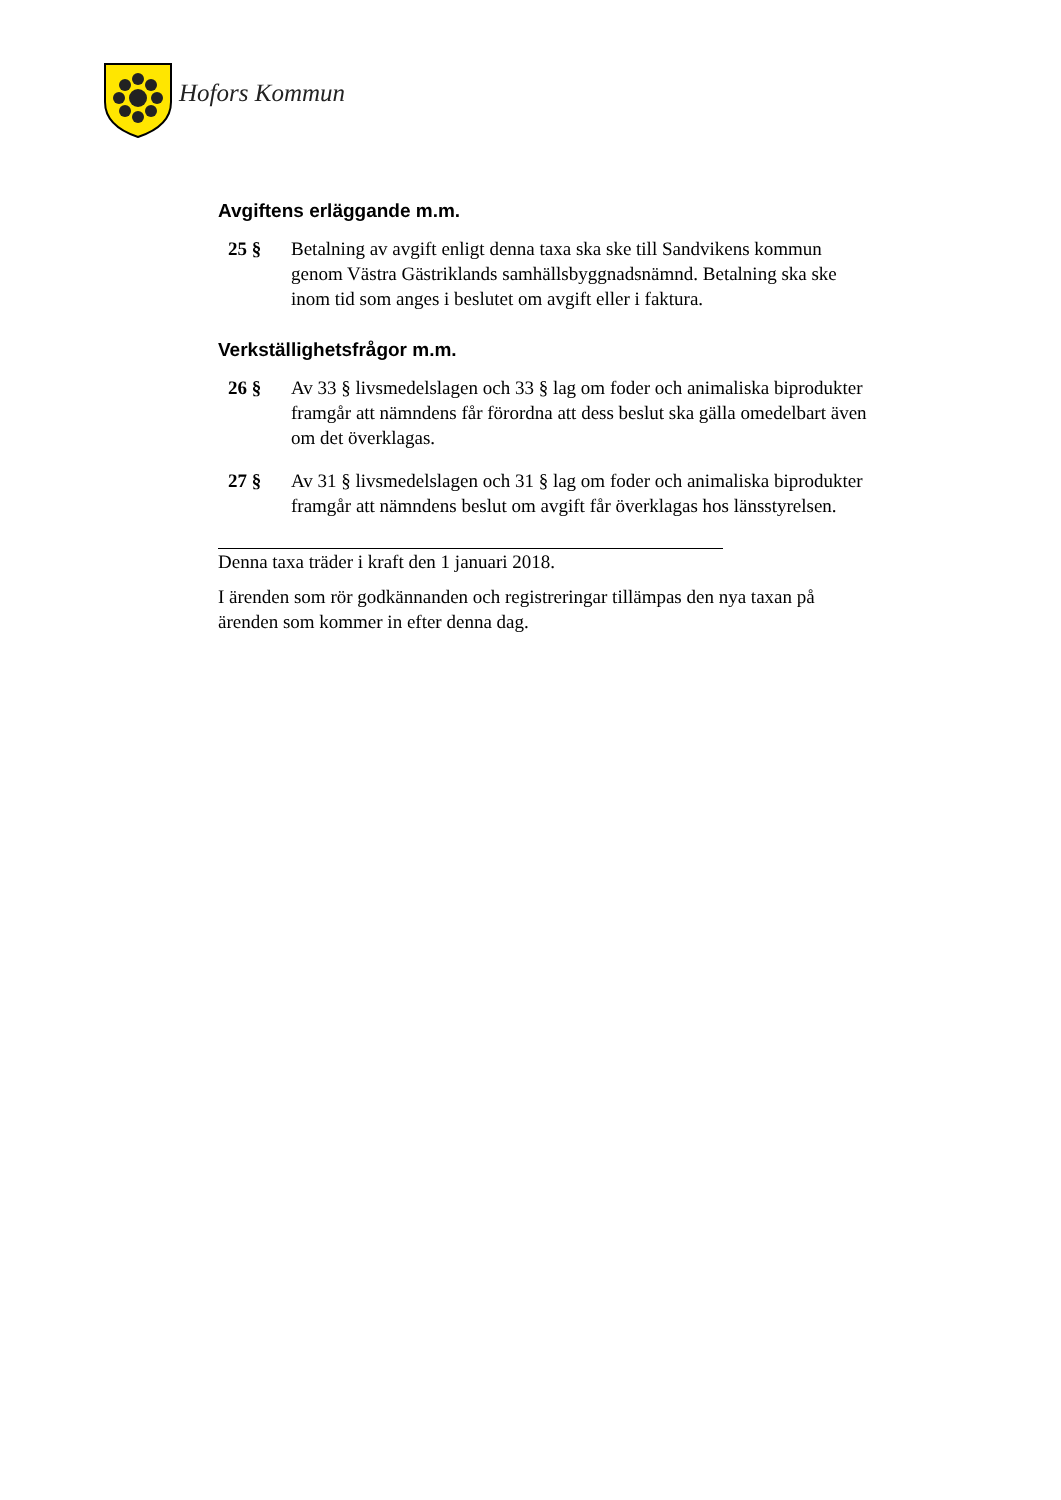Hofors Kommun
Avgiftens erläggande m.m.
25 § Betalning av avgift enligt denna taxa ska ske till Sandvikens kommun genom Västra Gästriklands samhällsbyggnadsnämnd. Betalning ska ske inom tid som anges i beslutet om avgift eller i faktura.
Verkställighetsfrågor m.m.
26 § Av 33 § livsmedelslagen och 33 § lag om foder och animaliska biprodukter framgår att nämndens får förordna att dess beslut ska gälla omedelbart även om det överklagas.
27 § Av 31 § livsmedelslagen och 31 § lag om foder och animaliska biprodukter framgår att nämndens beslut om avgift får överklagas hos länsstyrelsen.
Denna taxa träder i kraft den 1 januari 2018.
I ärenden som rör godkännanden och registreringar tillämpas den nya taxan på ärenden som kommer in efter denna dag.